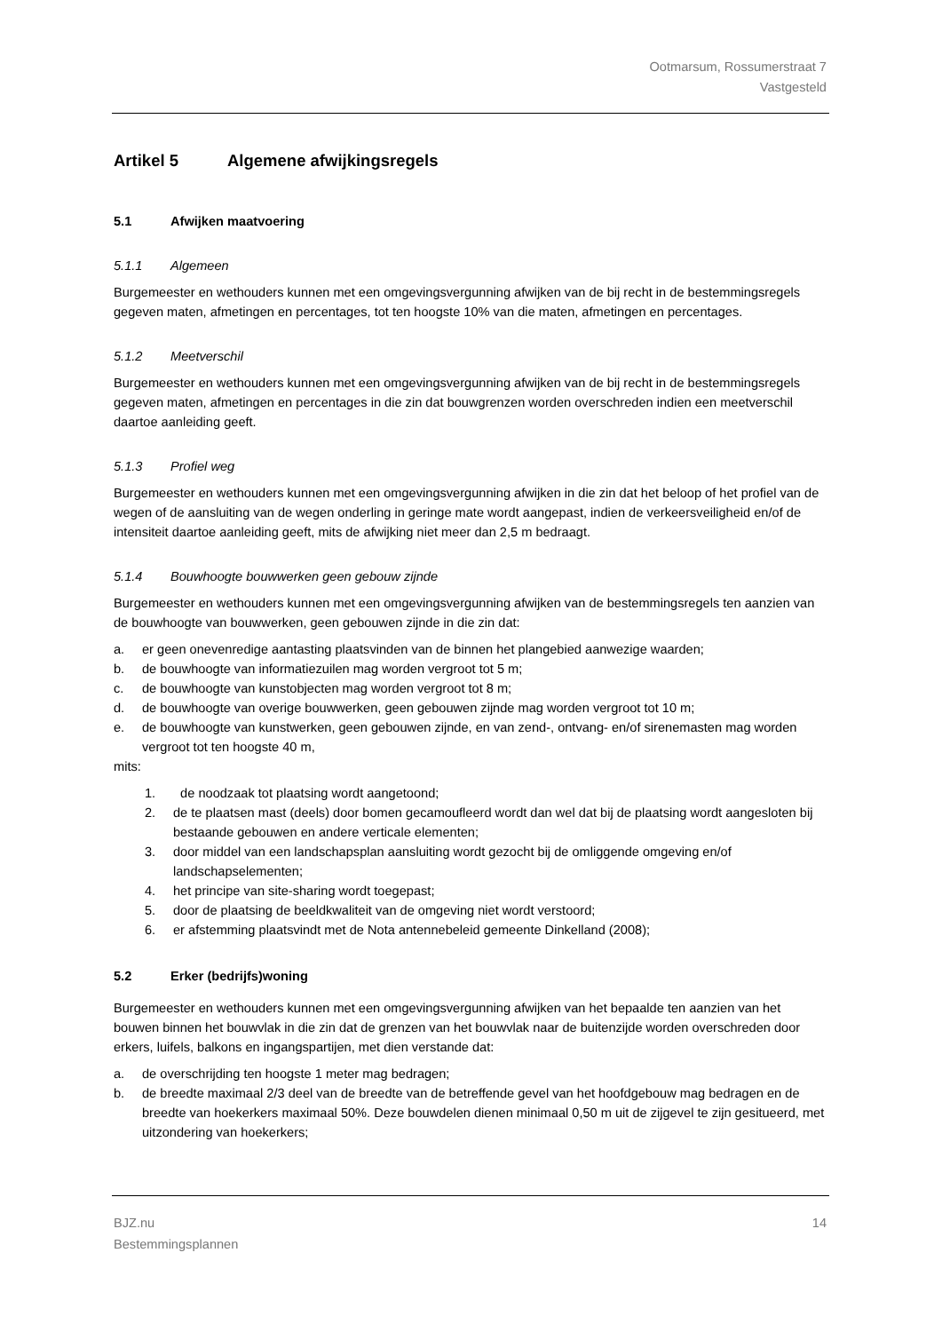Ootmarsum, Rossumerstraat 7
Vastgesteld
Artikel 5 Algemene afwijkingsregels
5.1 Afwijken maatvoering
5.1.1 Algemeen
Burgemeester en wethouders kunnen met een omgevingsvergunning afwijken van de bij recht in de bestemmingsregels gegeven maten, afmetingen en percentages, tot ten hoogste 10% van die maten, afmetingen en percentages.
5.1.2 Meetverschil
Burgemeester en wethouders kunnen met een omgevingsvergunning afwijken van de bij recht in de bestemmingsregels gegeven maten, afmetingen en percentages in die zin dat bouwgrenzen worden overschreden indien een meetverschil daartoe aanleiding geeft.
5.1.3 Profiel weg
Burgemeester en wethouders kunnen met een omgevingsvergunning afwijken in die zin dat het beloop of het profiel van de wegen of de aansluiting van de wegen onderling in geringe mate wordt aangepast, indien de verkeersveiligheid en/of de intensiteit daartoe aanleiding geeft, mits de afwijking niet meer dan 2,5 m bedraagt.
5.1.4 Bouwhoogte bouwwerken geen gebouw zijnde
Burgemeester en wethouders kunnen met een omgevingsvergunning afwijken van de bestemmingsregels ten aanzien van de bouwhoogte van bouwwerken, geen gebouwen zijnde in die zin dat:
a. er geen onevenredige aantasting plaatsvinden van de binnen het plangebied aanwezige waarden;
b. de bouwhoogte van informatiezuilen mag worden vergroot tot 5 m;
c. de bouwhoogte van kunstobjecten mag worden vergroot tot 8 m;
d. de bouwhoogte van overige bouwwerken, geen gebouwen zijnde mag worden vergroot tot 10 m;
e. de bouwhoogte van kunstwerken, geen gebouwen zijnde, en van zend-, ontvang- en/of sirenemasten mag worden vergroot tot ten hoogste 40 m,
mits:
1. de noodzaak tot plaatsing wordt aangetoond;
2. de te plaatsen mast (deels) door bomen gecamoufleerd wordt dan wel dat bij de plaatsing wordt aangesloten bij bestaande gebouwen en andere verticale elementen;
3. door middel van een landschapsplan aansluiting wordt gezocht bij de omliggende omgeving en/of landschapselementen;
4. het principe van site-sharing wordt toegepast;
5. door de plaatsing de beeldkwaliteit van de omgeving niet wordt verstoord;
6. er afstemming plaatsvindt met de Nota antennebeleid gemeente Dinkelland (2008);
5.2 Erker (bedrijfs)woning
Burgemeester en wethouders kunnen met een omgevingsvergunning afwijken van het bepaalde ten aanzien van het bouwen binnen het bouwvlak in die zin dat de grenzen van het bouwvlak naar de buitenzijde worden overschreden door erkers, luifels, balkons en ingangspartijen, met dien verstande dat:
a. de overschrijding ten hoogste 1 meter mag bedragen;
b. de breedte maximaal 2/3 deel van de breedte van de betreffende gevel van het hoofdgebouw mag bedragen en de breedte van hoekerkers maximaal 50%. Deze bouwdelen dienen minimaal 0,50 m uit de zijgevel te zijn gesitueerd, met uitzondering van hoekerkers;
BJZ.nu
Bestemmingsplannen
14